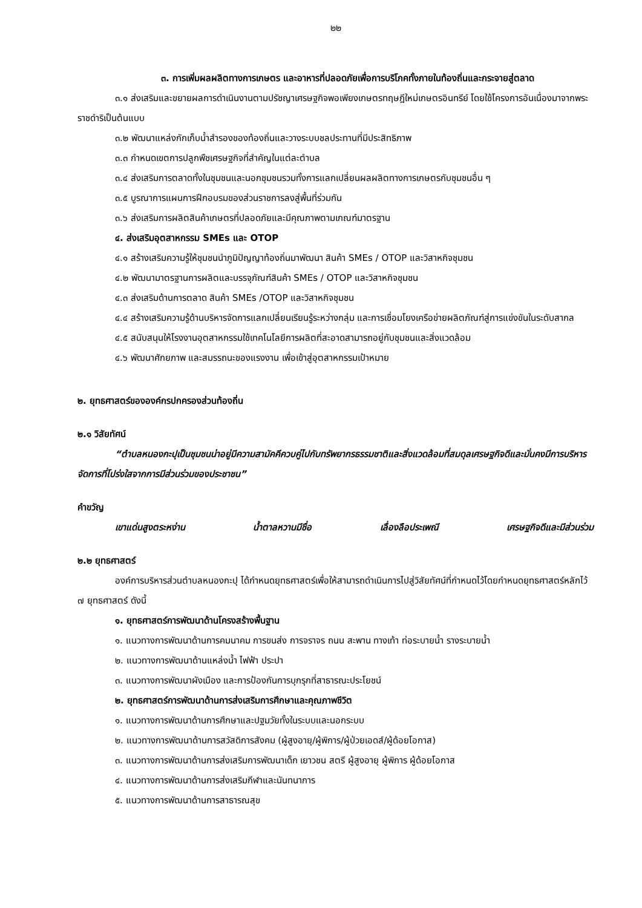๒๒
๓. การเพิ่มผลผลิตทางการเกษตร และอาหารที่ปลอดภัยเพื่อการบริโภคทั้งภายในท้องถิ่นและกระจายสู่ตลาด
๓.๑ ส่งเสริมและขยายผลการดำเนินงานตามปรัชญาเศรษฐกิจพอเพียงเกษตรทฤษฎีใหม่เกษตรอินทรีย์ โดยใช้โครงการอันเนื่องมาจากพระราชดำริเป็นต้นแบบ
๓.๒ พัฒนาแหล่งกักเก็บน้ำสำรองของท้องถิ่นและวางระบบชลประทานที่มีประสิทธิภาพ
๓.๓ กำหนดเขตการปลูกพืชเศรษฐกิจที่สำคัญในแต่ละตำบล
๓.๔ ส่งเสริมการตลาดทั้งในชุมชนและนอกชุมชนรวมทั้งการแลกเปลี่ยนผลผลิตทางการเกษตรกับชุมชนอื่น ๆ
๓.๕ บูรณาการแผนการฝึกอบรมของส่วนราชการลงสู่พื้นที่ร่วมกัน
๓.๖ ส่งเสริมการผลิตสินค้าเกษตรที่ปลอดภัยและมีคุณภาพตามเกณฑ์มาตรฐาน
๔. ส่งเสริมอุตสาหกรรม SMEs และ OTOP
๔.๑ สร้างเสริมความรู้ให้ชุมชนนำภูมิปัญญาท้องถิ่นมาพัฒนา สินค้า SMEs / OTOP และวิสาหกิจชุมชน
๔.๒ พัฒนามาตรฐานการผลิตและบรรจุภัณฑ์สินค้า SMEs / OTOP และวิสาหกิจชุมชน
๔.๓ ส่งเสริมด้านการตลาด สินค้า SMEs /OTOP และวิสาหกิจชุมชน
๔.๔ สร้างเสริมความรู้ด้านบริหารจัดการแลกเปลี่ยนเรียนรู้ระหว่างกลุ่ม และการเชื่อมโยงเครือข่ายผลิตภัณฑ์สู่การแข่งขันในระดับสากล
๔.๕ สนับสนุนให้โรงงานอุตสาหกรรมใช้เทคโนโลยีการผลิตที่สะอาดสามารถอยู่กับชุมชนและสิ่งแวดล้อม
๔.๖ พัฒนาศักยภาพ และสมรรถนะของแรงงาน เพื่อเข้าสู่อุตสาหกรรมเป้าหมาย
๒. ยุทธศาสตร์ขององค์กรปกครองส่วนท้องถิ่น
๒.๑ วิสัยทัศน์
“ตำบลหนองกะปุเป็นชุมชนน่าอยู่มีความสามัคคีควบคู่ไปกับทรัพยากรธรรมชาติและสิ่งแวดล้อมที่สมดุลเศรษฐกิจดีและมั่นคงมีการบริหารจัดการที่โปร่งใสจากการมีส่วนร่วมของประชาชน”
คำขวัญ
เขาแด่นสูงตระหง่าน น้ำตาลหวานมีชื่อ เลื่องลือประเพณี เศรษฐกิจดีและมีส่วนร่วม
๒.๒ ยุทธศาสตร์
องค์การบริหารส่วนตำบลหนองกะปุ ได้กำหนดยุทธศาสตร์เพื่อให้สามารถดำเนินการไปสู่วิสัยทัศน์ที่กำหนดไว้โดยกำหนดยุทธศาสตร์หลักไว้ ๗ ยุทธศาสตร์ ดังนี้
๑. ยุทธศาสตร์การพัฒนาด้านโครงสร้างพื้นฐาน
๑. แนวทางการพัฒนาด้านการคมนาคม การขนส่ง การจราจร ถนน สะพาน ทางเท้า ท่อระบายน้ำ รางระบายน้ำ
๒. แนวทางการพัฒนาด้านแหล่งน้ำ ไฟฟ้า ประปา
๓. แนวทางการพัฒนาผังเมือง และการป้องกันการบุกรุกที่สาธารณะประโยชน์
๒. ยุทธศาสตร์การพัฒนาด้านการส่งเสริมการศึกษาและคุณภาพชีวิต
๑. แนวทางการพัฒนาด้านการศึกษาและปฐมวัยทั้งในระบบและนอกระบบ
๒. แนวทางการพัฒนาด้านการสวัสดิการสังคม (ผู้สูงอายุ/ผู้พิการ/ผู้ป่วยเอดส์/ผู้ด้อยโอกาส)
๓. แนวทางการพัฒนาด้านการส่งเสริมการพัฒนาเด็ก เยาวชน สตรี ผู้สูงอายุ ผู้พิการ ผู้ด้อยโอกาส
๔. แนวทางการพัฒนาด้านการส่งเสริมกีฬาและนันทนาการ
๕. แนวทางการพัฒนาด้านการสาธารณสุข